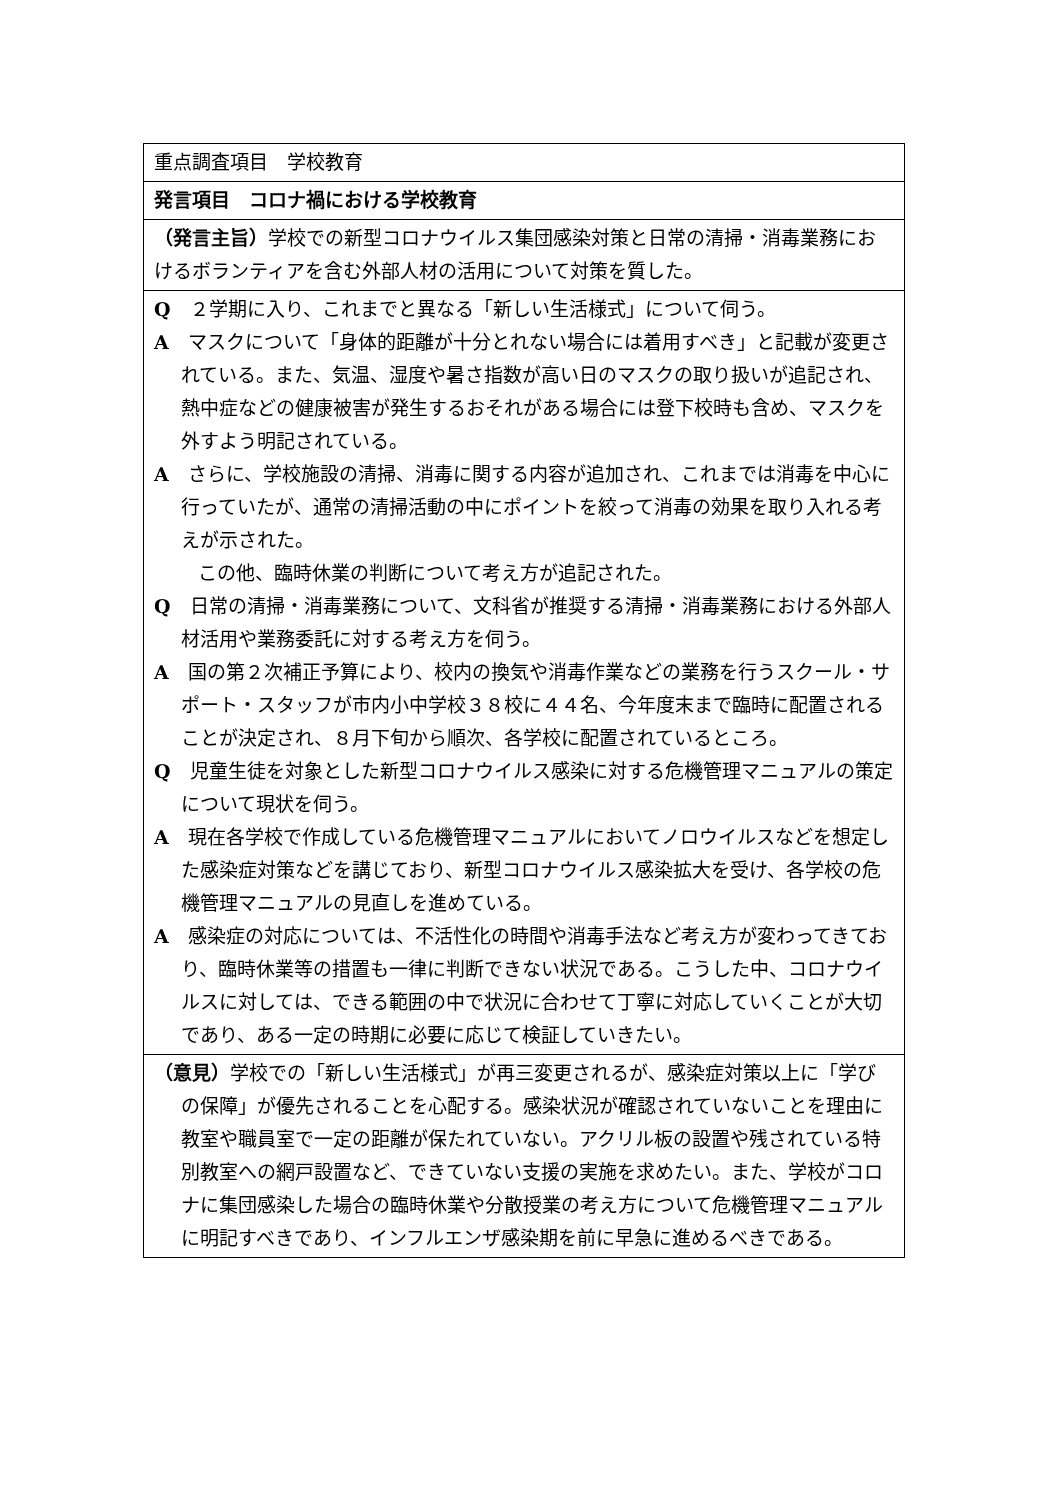重点調査項目　学校教育
発言項目　コロナ禍における学校教育
（発言主旨）学校での新型コロナウイルス集団感染対策と日常の清掃・消毒業務におけるボランティアを含む外部人材の活用について対策を質した。
Q　２学期に入り、これまでと異なる「新しい生活様式」について伺う。
A　マスクについて「身体的距離が十分とれない場合には着用すべき」と記載が変更されている。また、気温、湿度や暑さ指数が高い日のマスクの取り扱いが追記され、熱中症などの健康被害が発生するおそれがある場合には登下校時も含め、マスクを外すよう明記されている。
A　さらに、学校施設の清掃、消毒に関する内容が追加され、これまでは消毒を中心に行っていたが、通常の清掃活動の中にポイントを絞って消毒の効果を取り入れる考えが示された。
この他、臨時休業の判断について考え方が追記された。
Q　日常の清掃・消毒業務について、文科省が推奨する清掃・消毒業務における外部人材活用や業務委託に対する考え方を伺う。
A　国の第２次補正予算により、校内の換気や消毒作業などの業務を行うスクール・サポート・スタッフが市内小中学校３８校に４４名、今年度末まで臨時に配置されることが決定され、８月下旬から順次、各学校に配置されているところ。
Q　児童生徒を対象とした新型コロナウイルス感染に対する危機管理マニュアルの策定について現状を伺う。
A　現在各学校で作成している危機管理マニュアルにおいてノロウイルスなどを想定した感染症対策などを講じており、新型コロナウイルス感染拡大を受け、各学校の危機管理マニュアルの見直しを進めている。
A　感染症の対応については、不活性化の時間や消毒手法など考え方が変わってきており、臨時休業等の措置も一律に判断できない状況である。こうした中、コロナウイルスに対しては、できる範囲の中で状況に合わせて丁寧に対応していくことが大切であり、ある一定の時期に必要に応じて検証していきたい。
（意見）学校での「新しい生活様式」が再三変更されるが、感染症対策以上に「学びの保障」が優先されることを心配する。感染状況が確認されていないことを理由に教室や職員室で一定の距離が保たれていない。アクリル板の設置や残されている特別教室への網戸設置など、できていない支援の実施を求めたい。また、学校がコロナに集団感染した場合の臨時休業や分散授業の考え方について危機管理マニュアルに明記すべきであり、インフルエンザ感染期を前に早急に進めるべきである。